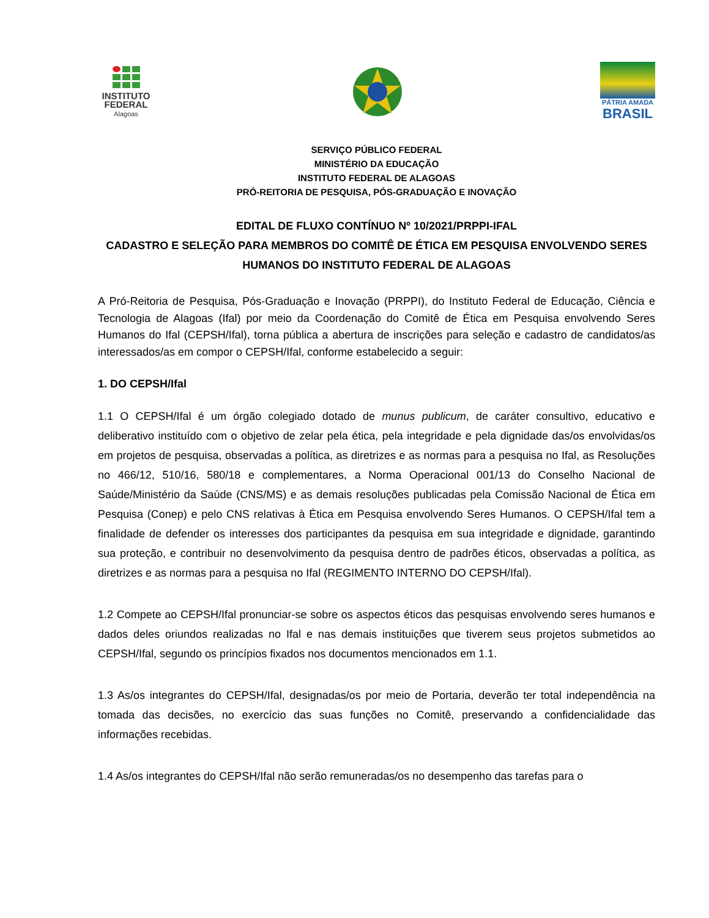INSTITUTO
FEDERAL
Alagoas
PÁTRIA AMADA
BRASIL
SERVIÇO PÚBLICO FEDERAL
MINISTÉRIO DA EDUCAÇÃO
INSTITUTO FEDERAL DE ALAGOAS
PRÓ-REITORIA DE PESQUISA, PÓS-GRADUAÇÃO E INOVAÇÃO
EDITAL DE FLUXO CONTÍNUO Nº 10/2021/PRPPI-IFAL
CADASTRO E SELEÇÃO PARA MEMBROS DO COMITÊ DE ÉTICA EM PESQUISA ENVOLVENDO SERES HUMANOS DO INSTITUTO FEDERAL DE ALAGOAS
A Pró-Reitoria de Pesquisa, Pós-Graduação e Inovação (PRPPI), do Instituto Federal de Educação, Ciência e Tecnologia de Alagoas (Ifal) por meio da Coordenação do Comitê de Ética em Pesquisa envolvendo Seres Humanos do Ifal (CEPSH/Ifal), torna pública a abertura de inscrições para seleção e cadastro de candidatos/as interessados/as em compor o CEPSH/Ifal, conforme estabelecido a seguir:
1. DO CEPSH/Ifal
1.1 O CEPSH/Ifal é um órgão colegiado dotado de munus publicum, de caráter consultivo, educativo e deliberativo instituído com o objetivo de zelar pela ética, pela integridade e pela dignidade das/os envolvidas/os em projetos de pesquisa, observadas a política, as diretrizes e as normas para a pesquisa no Ifal, as Resoluções no 466/12, 510/16, 580/18 e complementares, a Norma Operacional 001/13 do Conselho Nacional de Saúde/Ministério da Saúde (CNS/MS) e as demais resoluções publicadas pela Comissão Nacional de Ética em Pesquisa (Conep) e pelo CNS relativas à Ética em Pesquisa envolvendo Seres Humanos. O CEPSH/Ifal tem a finalidade de defender os interesses dos participantes da pesquisa em sua integridade e dignidade, garantindo sua proteção, e contribuir no desenvolvimento da pesquisa dentro de padrões éticos, observadas a política, as diretrizes e as normas para a pesquisa no Ifal (REGIMENTO INTERNO DO CEPSH/Ifal).
1.2 Compete ao CEPSH/Ifal pronunciar-se sobre os aspectos éticos das pesquisas envolvendo seres humanos e dados deles oriundos realizadas no Ifal e nas demais instituições que tiverem seus projetos submetidos ao CEPSH/Ifal, segundo os princípios fixados nos documentos mencionados em 1.1.
1.3 As/os integrantes do CEPSH/Ifal, designadas/os por meio de Portaria, deverão ter total independência na tomada das decisões, no exercício das suas funções no Comitê, preservando a confidencialidade das informações recebidas.
1.4 As/os integrantes do CEPSH/Ifal não serão remuneradas/os no desempenho das tarefas para o